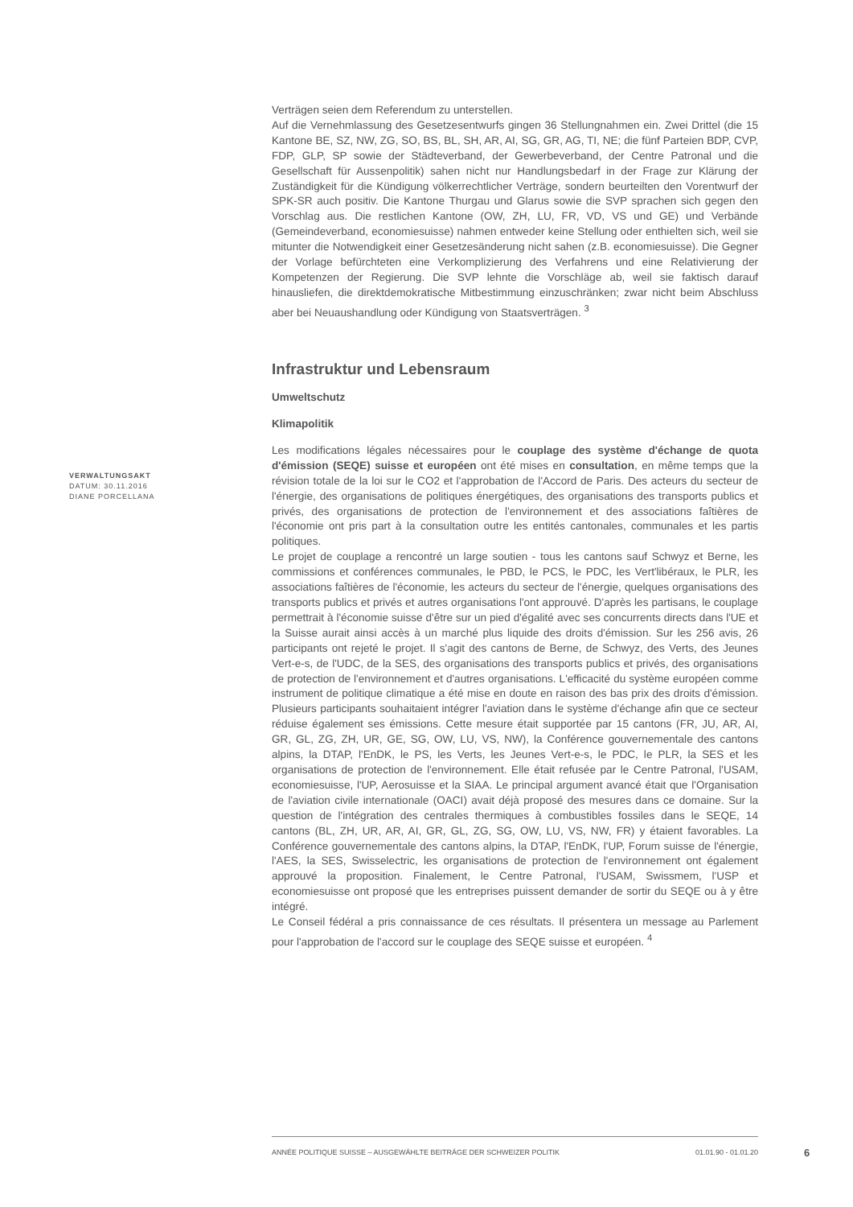Verträgen seien dem Referendum zu unterstellen.
Auf die Vernehmlassung des Gesetzesentwurfs gingen 36 Stellungnahmen ein. Zwei Drittel (die 15 Kantone BE, SZ, NW, ZG, SO, BS, BL, SH, AR, AI, SG, GR, AG, TI, NE; die fünf Parteien BDP, CVP, FDP, GLP, SP sowie der Städteverband, der Gewerbeverband, der Centre Patronal und die Gesellschaft für Aussenpolitik) sahen nicht nur Handlungsbedarf in der Frage zur Klärung der Zuständigkeit für die Kündigung völkerrechtlicher Verträge, sondern beurteilten den Vorentwurf der SPK-SR auch positiv. Die Kantone Thurgau und Glarus sowie die SVP sprachen sich gegen den Vorschlag aus. Die restlichen Kantone (OW, ZH, LU, FR, VD, VS und GE) und Verbände (Gemeindeverband, economiesuisse) nahmen entweder keine Stellung oder enthielten sich, weil sie mitunter die Notwendigkeit einer Gesetzesänderung nicht sahen (z.B. economiesuisse). Die Gegner der Vorlage befürchteten eine Verkomplizierung des Verfahrens und eine Relativierung der Kompetenzen der Regierung. Die SVP lehnte die Vorschläge ab, weil sie faktisch darauf hinausliefen, die direktdemokratische Mitbestimmung einzuschränken; zwar nicht beim Abschluss aber bei Neuaushandlung oder Kündigung von Staatsverträgen. <sup>3</sup>
Infrastruktur und Lebensraum
Umweltschutz
Klimapolitik
Les modifications légales nécessaires pour le couplage des système d'échange de quota d'émission (SEQE) suisse et européen ont été mises en consultation, en même temps que la révision totale de la loi sur le CO2 et l'approbation de l'Accord de Paris. Des acteurs du secteur de l'énergie, des organisations de politiques énergétiques, des organisations des transports publics et privés, des organisations de protection de l'environnement et des associations faîtières de l'économie ont pris part à la consultation outre les entités cantonales, communales et les partis politiques.
Le projet de couplage a rencontré un large soutien - tous les cantons sauf Schwyz et Berne, les commissions et conférences communales, le PBD, le PCS, le PDC, les Vert'libéraux, le PLR, les associations faîtières de l'économie, les acteurs du secteur de l'énergie, quelques organisations des transports publics et privés et autres organisations l'ont approuvé. D'après les partisans, le couplage permettrait à l'économie suisse d'être sur un pied d'égalité avec ses concurrents directs dans l'UE et la Suisse aurait ainsi accès à un marché plus liquide des droits d'émission. Sur les 256 avis, 26 participants ont rejeté le projet. Il s'agit des cantons de Berne, de Schwyz, des Verts, des Jeunes Vert-e-s, de l'UDC, de la SES, des organisations des transports publics et privés, des organisations de protection de l'environnement et d'autres organisations. L'efficacité du système européen comme instrument de politique climatique a été mise en doute en raison des bas prix des droits d'émission. Plusieurs participants souhaitaient intégrer l'aviation dans le système d'échange afin que ce secteur réduise également ses émissions. Cette mesure était supportée par 15 cantons (FR, JU, AR, AI, GR, GL, ZG, ZH, UR, GE, SG, OW, LU, VS, NW), la Conférence gouvernementale des cantons alpins, la DTAP, l'EnDK, le PS, les Verts, les Jeunes Vert-e-s, le PDC, le PLR, la SES et les organisations de protection de l'environnement. Elle était refusée par le Centre Patronal, l'USAM, economiesuisse, l'UP, Aerosuisse et la SIAA. Le principal argument avancé était que l'Organisation de l'aviation civile internationale (OACI) avait déjà proposé des mesures dans ce domaine. Sur la question de l'intégration des centrales thermiques à combustibles fossiles dans le SEQE, 14 cantons (BL, ZH, UR, AR, AI, GR, GL, ZG, SG, OW, LU, VS, NW, FR) y étaient favorables. La Conférence gouvernementale des cantons alpins, la DTAP, l'EnDK, l'UP, Forum suisse de l'énergie, l'AES, la SES, Swisselectric, les organisations de protection de l'environnement ont également approuvé la proposition. Finalement, le Centre Patronal, l'USAM, Swissmem, l'USP et economiesuisse ont proposé que les entreprises puissent demander de sortir du SEQE ou à y être intégré.
Le Conseil fédéral a pris connaissance de ces résultats. Il présentera un message au Parlement pour l'approbation de l'accord sur le couplage des SEQE suisse et européen. <sup>4</sup>
VERWALTUNGSAKT
DATUM: 30.11.2016
DIANE PORCELLANA
ANNÉE POLITIQUE SUISSE – AUSGEWÄHLTE BEITRÄGE DER SCHWEIZER POLITIK 01.01.90 - 01.01.20
6